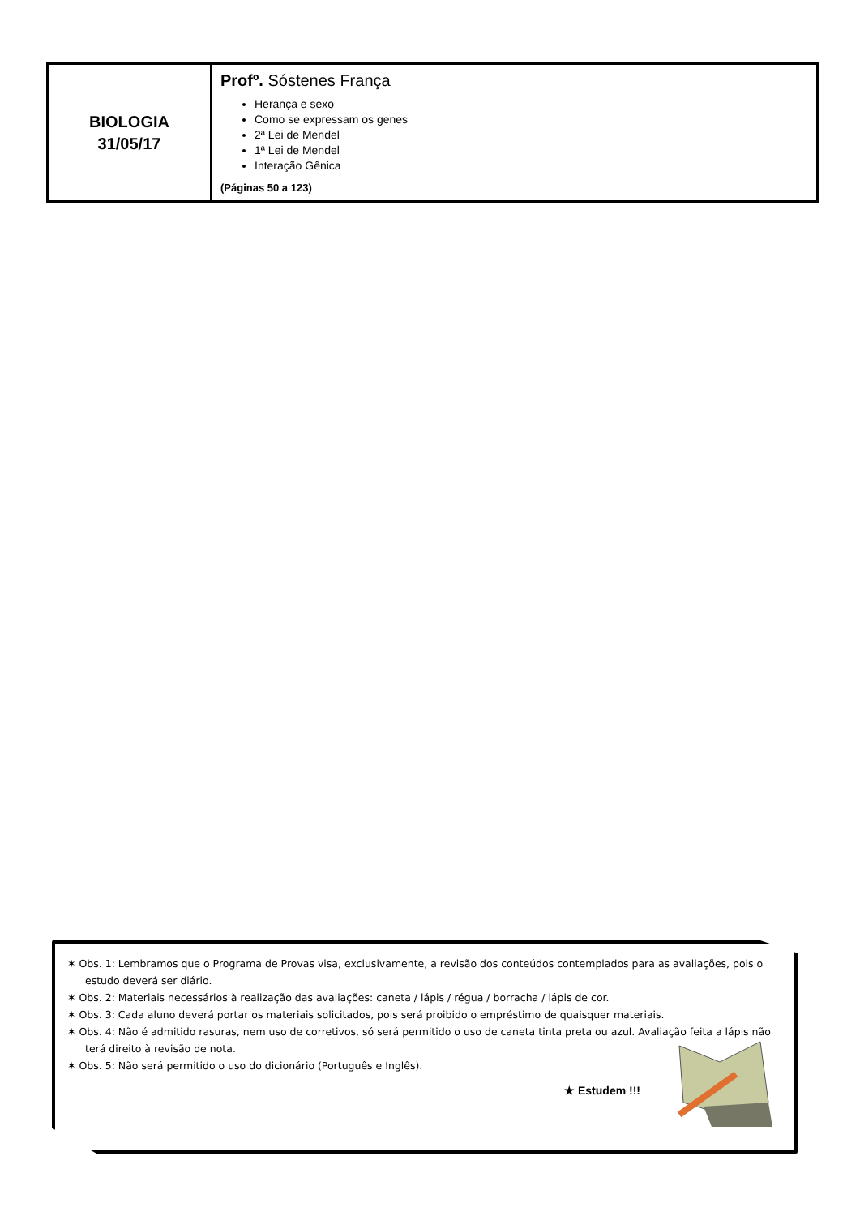| BIOLOGIA 31/05/17 | Profº. Sóstenes França Herança e sexo Como se expressam os genes 2ª Lei de Mendel 1ª Lei de Mendel Interação Gênica (Páginas 50 a 123) |
✶ Obs. 1: Lembramos que o Programa de Provas visa, exclusivamente, a revisão dos conteúdos contemplados para as avaliações, pois o estudo deverá ser diário.
✶ Obs. 2: Materiais necessários à realização das avaliações: caneta / lápis / régua / borracha / lápis de cor.
✶ Obs. 3: Cada aluno deverá portar os materiais solicitados, pois será proibido o empréstimo de quaisquer materiais.
✶ Obs. 4: Não é admitido rasuras, nem uso de corretivos, só será permitido o uso de caneta tinta preta ou azul. Avaliação feita a lápis não terá direito à revisão de nota.
✶ Obs. 5: Não será permitido o uso do dicionário (Português e Inglês).
★ Estudem !!!